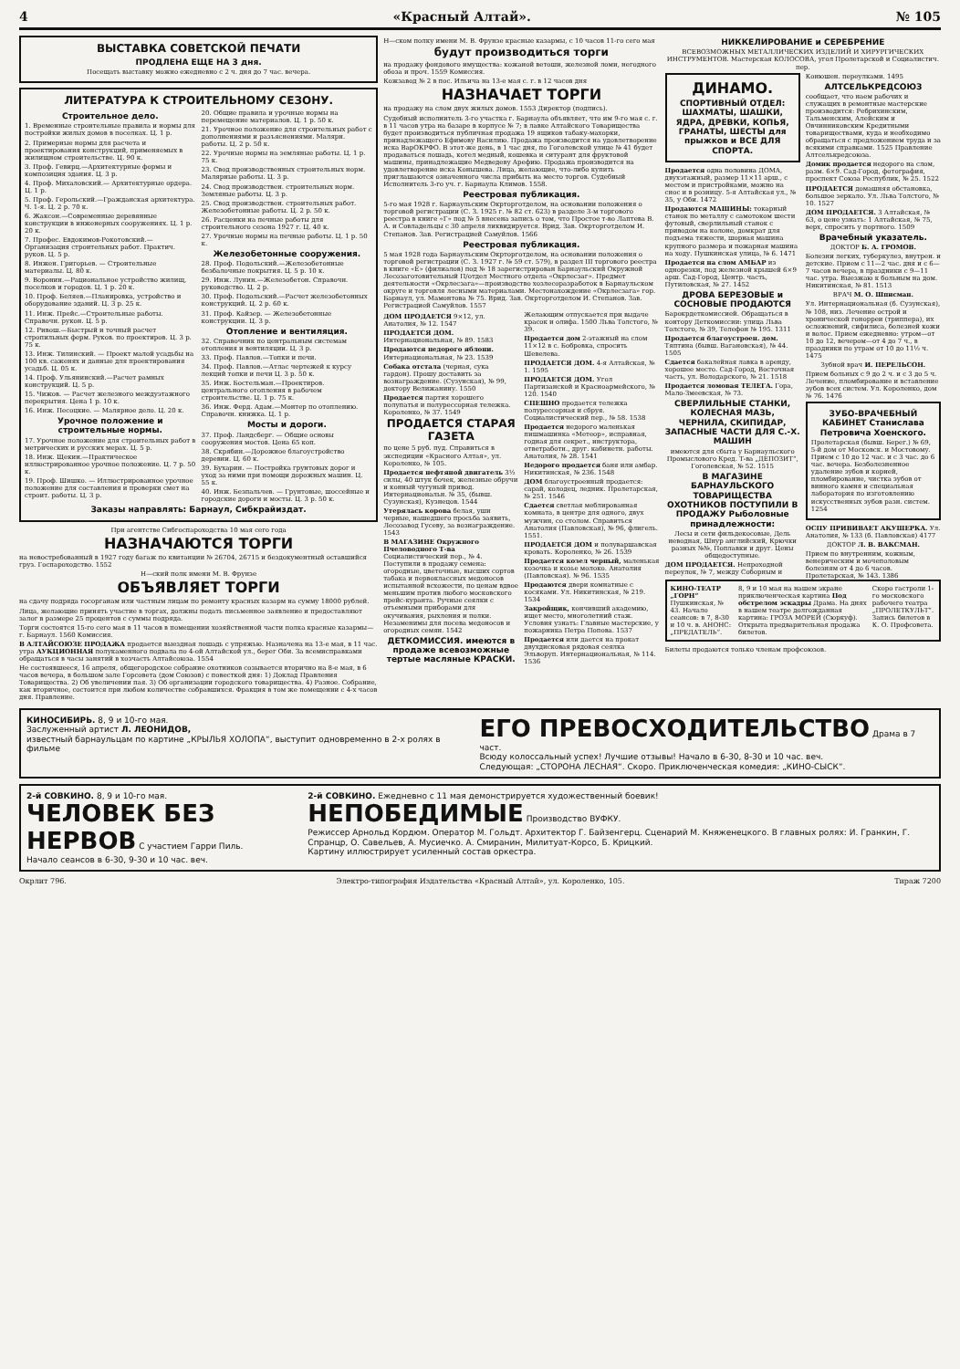4 «Красный Алтай». № 105
ВЫСТАВКА СОВЕТСКОЙ ПЕЧАТИ
ПРОДЛЕНА ЕЩЕ НА 3 дня.
Посещать выставку можно ежедневно с 2 ч. дня до 7 час. вечера.
ЛИТЕРАТУРА К СТРОИТЕЛЬНОМУ СЕЗОНУ.
Строительное дело.
1. Временные строительные правила и нормы для постройки жилых домов в поселках. Ц. 1 р.
2. Примерные нормы для расчета и проектирования конструкций, применяемых в жилищном строительстве. Ц. 90 к.
3. Проф. Гевирц.—Архитектурные формы и композиция здания. Ц. 3 р.
4. Проф. Михаловский.— Архитектурные ордера. Ц. 1 р.
5. Проф. Герольский.—Гражданская архитектура. Ч. 1-я. Ц. 2 р. 70 к.
6. Жаксон.—Современные деревянные конструкции в инженерных сооружениях. Ц. 1 р. 20 к.
7. Профес. Евдокимов-Рокотовский.—Организация строительных работ. Практич. руков. Ц. 5 р.
8. Инжен. Григорьев. — Строительные материалы. Ц. 80 к.
9. Воронин.—Рациональное устройство жилищ, поселков и городов. Ц. 1 р. 20 к.
10. Проф. Беляев.—Планировка, устройство и оборудование зданий. Ц. 3 р. 25 к.
11. Инж. Прейс.—Строительные работы. Справочн. рукон. Ц. 5 р.
12. Ривош.—Быстрый и точный расчет стропильных ферм. Руков. по проектиров. Ц. 3 р. 75 к.
13. Инж. Тилинский. — Проект малой усадьбы на 100 кв. саженях и данные для проектирования усадьб. Ц. 05 к.
14. Проф. Ульянинский.—Расчет рамных конструкций. Ц. 5 р.
15. Чижов. — Расчет железного междуэтажного перекрытия. Цена 1 р. 10 к.
16. Инж. Песоцкие. — Малярное дело. Ц. 20 к.
Урочное положение и строительные нормы.
17. Урочное положение для строительных работ в метрических и русских мерах. Ц. 5 р.
18. Инж. Щекин.—Практическое иллюстрированное урочное положение. Ц. 7 р. 50 к.
19. Проф. Шишко. — Иллюстрированное урочное положение для составления и проверки смет на строит. работы. Ц. 3 р.
20. Общие правила и урочные нормы на перемещение материалов. Ц. 1 р. 50 к.
21. Урочное положение для строительных работ с дополнениями и разъяснениями. Малярн. работы. Ц. 2 р. 50 к.
22. Урочные нормы на земляные работы. Ц. 1 р. 75 к.
23. Свод производственных строительных норм. Малярные работы. Ц. 3 р.
24. Свод производствен. строительных норм. Земляные работы. Ц. 3 р.
25. Свод производствен. строительных работ. Железобетонные работы. Ц. 2 р. 50 к.
26. Расценки на печные работы для строительного сезона 1927 г. Ц. 40 к.
27. Урочные нормы на печные работы. Ц. 1 р. 50 к.
Железобетонные сооружения.
28. Проф. Подольский.—Железобетонные безбалочные покрытия. Ц. 5 р. 10 к.
29. Инж. Лунин.—Железобетон. Справочн. руководство. Ц. 2 р.
30. Проф. Подольский.—Расчет железобетонных конструкций. Ц. 2 р. 60 к.
31. Проф. Кайзер. — Железобетонные конструкции. Ц. 3 р.
Отопление и вентиляция.
32. Справочник по центральным системам отопления и вентиляции. Ц. 3 р.
33. Проф. Павлов.—Топки и печи.
34. Проф. Павлов.—Атлас чертежей к курсу лекций топки и печи Ц. 3 р. 50 к.
35. Инж. Бостельман.—Проектиров. центрального отопления в рабочем строительстве. Ц. 1 р. 75 к.
36. Инж. Ферд. Адам.—Монтер по отоплению. Справочн. книжка. Ц. 1 р.
Мосты и дороги.
37. Проф. Ландсберг. — Общие основы сооружения мостов. Цена 65 коп.
38. Скрябин.—Дорожное благоустройство деревни. Ц. 60 к.
39. Бухарин. — Постройка грунтовых дорог и уход за ними при помощи дорожных машин. Ц. 55 к.
40. Инж. Безпальчев. — Грунтовые, шоссейные и городские дороги и мосты. Ц. 3 р. 50 к.
Заказы направлять: Барнаул, Сибкрайиздат.
При агентстве Сибгоспароходства 10 мая сего года
НАЗНАЧАЮТСЯ ТОРГИ
на невостребованный в 1927 году багаж по квитанции № 26704, 26715 и бездокументный оставшийся груз. Госпароходство. 1552
Н—ский полк имени М. В. Фрунзе
ОБЪЯВЛЯЕТ ТОРГИ
на сдачу подряда госорганам или частным лицам по ремонту красных казарм на сумму 18000 рублей.
Лица, желающие принять участие в торгах, должны подать письменное заявление и предоставляют залог в размере 25 процентов с суммы подряда.
Торги состоятся 15-го сего мая в 11 часов в помещении хозяйственной части полка красные казармы—г. Барнаул. 1560 Комиссия.
В АЛТАЙСОЮЗЕ ПРОДАЖА продается выездная лошадь с упряжью. Назначена на 13-е мая, в 11 час. утра АУКЦИОННАЯ полукаменного подвала по 4-ой Алтайской ул., берег Оби. За всемисправками обращаться в часы занятий в хозчасть Алтайсоюза. 1554
Не состоявшееся, 16 апреля, общегородское собрание охотников созывается вторично на 8-е мая, в 6 часов вечера, в большом зале Горсовета (дом Союзов) с повесткой дня: 1) Доклад Правления Товарищества. 2) Об увеличении пая. 3) Об организации городского товарищества. 4) Разное. Собрание, как вторичное, состоится при любом количестве собравшихся. Фракция в том же помещении с 4-х часов дня. Правление.
Н—ском полку имени М. В. Фрунзе красные казармы, с 10 часов 11-го сего мая
будут производиться торги
на продажу фондового имущества: кожаной ветоши, железной ломи, негодного обоза и проч. 1559 Комиссия.
Кожзавод № 2 в пос. Ильича на 13-е мая с. г. в 12 часов дня
НАЗНАЧАЕТ ТОРГИ
на продажу на слом двух жилых домов. 1553 Директор (подпись).
Судебный исполнитель 3-го участка г. Барнаула объявляет, что им 9-го мая с. г. в 11 часов утра на базаре в корпусе № 7; в лавке Алтайского Товарищества будет производиться публичная продажа 19 ящиков табаку-махорки, принадлежащего Ефимову Василию. Продажа производится на удовлетворение иска ВарОКРФО. В этот-же день, в 1 час дня, по Гоголевской улице № 41 будет продаваться лошадь, котел медный, кошевка и ситурант для фруктовой машины, принадлежащие Медведеву Арефию. Продажа производится на удовлетворение иска Конышева. Лица, желающие, что-либо купить приглашаются означенного числа прибыть на место торгов. Судебный Исполнитель 3-го уч. г. Барнаула Климов. 1558.
Реестровая публикация.
5-го мая 1928 г. Барнаульским Окрторготделом, на основании положения о торговой регистрации (С. З. 1925 г. № 82 ст. 623) в разделе 3-м торгового реестра в книге «Г» под № 5 внесена запись о том, что Простое т-во Лаптева В. А. и Совладельцы с 30 апреля ликвидируется. Врид. Зав. Окрторготделом И. Степанов. Зав. Регистрацией Самуйлов. 1566
Реестровая публикация.
5 мая 1928 года Барнаульским Окрторготделом, на основании положения о торговой регистрации (С. З. 1927 г. № 59 ст. 579), в раздел III торгового реестра в книге «Е» (филиалов) под № 18 зарегистрирован Барнаульский Окружной Лесозаготовительный П/отдел Местного отдела «Окрлесзаг». Предмет деятельности «Окрлесзага»—производство хозлесоразработок в Барнаульском округе и торговля лесными материалами. Местонахождение «Окрлесзага» гор. Барнаул, ул. Мамонтова № 75. Врид. Зав. Окрторготделом И. Степанов. Зав. Регистрацией Самуйлов. 1557
ДОМ ПРОДАЕТСЯ 9×12, ул. Анатолия, № 12. 1547
ПРОДАЕТСЯ ДОМ. Интернациональная, № 89. 1583
Продаются недорого яблони. Интернациональная, № 23. 1539
Собака отстала (черная, сука гардон). Прошу доставить за вознаграждение. (Сузунская), № 99, доктору Велижанину. 1550
Продается партия хорошего полупатья и полурессорная тележка. Короленко, № 37. 1549
ПРОДАЕТСЯ СТАРАЯ ГАЗЕТА
по цене 5 руб. пуд. Справиться в экспедиции «Красного Алтая», ул. Короленко, № 105.
Продается нефтяной двигатель 3½ силы, 40 штук бочек, железные обручи и конный чугуный привод. Интернациональн. № 35, (бывш. Сузунская), Кузнецов. 1544
Утерялась корова белая, уши черные, нашедшего просьба заявить, Лесозавод Гусеву, за вознаграждение. 1543
В МАГАЗИНЕ Окружного Пчеловодного Т-ва Социалистический пер., № 4. Поступили в продажу семена: огородные, цветочные, высших сортов табака и первоклассных медоносов испытанной всхожести, по ценам вдвое меньшим против любого московского прейс-куранта. Ручные сеялки с отъемными приборами для окучивания, рыхления и полки. Незаменимы для посева медоносов и огородных семян. 1542
ДЕТКОМИССИЯ. имеются в продаже всевозможные тертые масляные КРАСКИ.
Желающим отпускается при выдаче красок и олифа. 1500 Льва Толстого, № 39.
Продается дом 2-этажный на слом 11×12 в с. Бобровка, спросить Шевелева.
ПРОДАЕТСЯ ДОМ. 4-я Алтайская, № 1. 1595
ПРОДАЕТСЯ ДОМ. Угол Партизанской и Красноармейского, № 120. 1540
СПЕШНО продается тележка полурессорная и сбруя. Социалистический пер., № 58. 1538
Продается недорого маленькая пишмашинка «Метеор», исправная, годная для секрет., инструктора, ответработн., друг. кабинетн. работы. Анатолия, № 28. 1541
Недорого продается баня или амбар. Никитинская, № 236. 1548
ДОМ благоустроенный продается: сарай, колодец, ледник. Пролетарская, № 251. 1546
Сдается светлая меблированная комната, в центре для одного, двух мужчин, со столом. Справиться Анатолия (Павловская), № 96, флигель. 1551.
ПРОДАЕТСЯ ДОМ и полуваршавская кровать. Короленко, № 26. 1539
Продается козел черный, маленькая козочка и козье молоко. Анатолия (Павловская). № 96. 1535
Продаются двери комнатные с косяками. Ул. Никитинская, № 219. 1534
Закройщик, кончивший академию, ищет место, многолетний стаж. Условия узнать: Главные мастерские, у пожарника Петра Попова. 1537
Продается или дается на прокат двухдисковая рядовая сеялка Эльворуп. Интернациональная, № 114. 1536
НИККЕЛИРОВАНИЕ и СЕРЕБРЕНИЕ
ВСЕВОЗМОЖНЫХ МЕТАЛЛИЧЕСКИХ ИЗДЕЛИЙ И ХИРУРГИЧЕСКИХ ИНСТРУМЕНТОВ. Мастерская КОЛОСОВА, угол Пролетарской и Социалистич. пер.
ДИНАМО.
СПОРТИВНЫЙ ОТДЕЛ: ШАХМАТЫ, ШАШКИ, ЯДРА, ДРЕВКИ, КОПЬЯ, ГРАНАТЫ, ШЕСТЫ для прыжков и ВСЕ ДЛЯ СПОРТА.
Продается одна половина ДОМА, двухэтажный, размер 11×11 арш., с местом и пристройками, можно на снос и в розницу. 5-я Алтайская ул., № 35, у Оби. 1472
Продаются МАШИНЫ: токарный станок по металлу с самотоком шести футовый, сверлильный станок с приводом на колоне, домкрат для подъема тяжести, шорная машина крупного размера и пожарная машина на ходу. Пушкинская улица, № 6. 1471
Продается на слом АМБАР из однорезки, под железной крышей 6×9 арш. Сад-Город, Центр. часть, Путиловская, № 27. 1452
ДРОВА БЕРЕЗОВЫЕ и СОСНОВЫЕ ПРОДАЮТСЯ
Барокрдеткомиссией. Обращаться в контору Деткомиссии: улица Льва Толстого, № 39, Телефон № 195. 1311
Продается благоустроен. дом. Тяптина (бывш. Вагановская), № 44. 1505
Сдается бакалейная лавка в аренду, хорошее место. Сад-Город, Восточная часть, ул. Володарского, № 21. 1518
Продается ломовая ТЕЛЕГА. Гора, Мало-Змеевская, № 73.
СВЕРЛИЛЬНЫЕ СТАНКИ, КОЛЕСНАЯ МАЗЬ, ЧЕРНИЛА, СКИПИДАР, ЗАПАСНЫЕ ЧАСТИ ДЛЯ С.-Х. МАШИН
имеются для сбыта у Барнаульского Промыслового Кред. Т-ва „ДЕПОЗИТ“, Гоголевская, № 52. 1515
В МАГАЗИНЕ БАРНАУЛЬСКОГО ТОВАРИЩЕСТВА ОХОТНИКОВ ПОСТУПИЛИ В ПРОДАЖУ Рыболовные принадлежности:
Лесы и сети фильдекосовые, Дель неводная, Шнур английский, Крючки разных №№, Поплавки и друг. Цены общедоступные.
ДОМ ПРОДАЕТСЯ. Непроходной переулок, № 7, между Соборным и Конюшен. переулками. 1495
АЛТСЕЛЬКРЕДСОЮЗ
сообщает, что наем рабочих и служащих в ремонтные мастерские производится: Ребрихинским, Тальменским, Алейским и Овчинниковским Кредитными товариществами, куда и необходимо обращаться с предложением труда и за всякими справками. 1525 Правление Алтселькредсоюза.
Домик продается недорого на слом, разм. 6×9. Сад-Город, фотография, проспект Союза Республик, № 25. 1522
ПРОДАЕТСЯ домашняя обстановка, большое зеркало. Ул. Льва Толстого, № 10. 1527
ДОМ ПРОДАЕТСЯ. 3 Алтайская, № 63, о цене узнать: 1 Алтайская, № 75, верх, спросить у портного. 1509
Врачебный указатель.
ДОКТОР Б. А. ГРОМОВ.
Болезни легких, туберкулез, внутрен. и детские. Прием с 11—2 час. дня и с 6—7 часов вечера, в праздники с 9—11 час. утра. Выезжаю к больным на дом. Никитинская, № 81. 1513
ВРАЧ М. О. Шписман.
Ул. Интернациональная (б. Сузунская), № 108, низ. Лечение острой и хронической гонорреи (триппера), их осложнений, сифилиса, болезней кожи и волос. Прием ежедневно: утром—от 10 до 12, вечером—от 4 до 7 ч., в праздники по утрам от 10 до 11½ ч. 1475
Зубной врач И. ПЕРЕЛЬСОН.
Прием больных с 9 до 2 ч. и с 3 до 5 ч. Лечение, пломбирование и вставление зубов всех систем. Ул. Короленко, дом № 76. 1476
ЗУБО-ВРАЧЕБНЫЙ КАБИНЕТ Станислава Петровича Хоенского.
Пролетарская (бывш. Берег.) № 69, 5-й дом от Московск. и Мостовому. Прием с 10 до 12 час. и с 3 час. до 6 час. вечера. Безболезненное удаление зубов и корней, пломбирование, чистка зубов от винного камня и специальная лаборатория по изготовлению искусственных зубов разн. систем. 1254
ОСПУ ПРИВИВАЕТ АКУШЕРКА. Ул. Анатолия, № 133 (б. Павловская) 4177
ДОКТОР Л. В. ВАКСМАН.
Прием по внутренним, кожным, венерическим и мочеполовым болезням от 4 до 6 часов. Пролетарская, № 143. 1386
КИНО-ТЕАТР „ГОРН“ Пушкинская, № 43. Начало сеансов: в 7, 8-30 и 10 ч. в. АНОНС: „ПРЕДАТЕЛЬ“.
8, 9 и 10 мая на нашем экране приключенческая картина Под обстрелом эскадры Драма. На днях в нашем театре долгожданная картина: ГРОЗА МОРЕЙ (Сюркуф). Открыта предварительная продажа билетов.
Скоро гастроли 1-го московского рабочего театра „ПРОЛЕТКУЛЬТ“. Запись билетов в К. О. Профсовета.
Билеты продаются только членам профсоюзов.
КИНОСИБИРЬ. 8, 9 и 10-го мая.
Заслуженный артист Л. ЛЕОНИДОВ,
известный барнаульцам по картине „КРЫЛЬЯ ХОЛОПА“, выступит одновременно в 2-х ролях в фильме
ЕГО ПРЕВОСХОДИТЕЛЬСТВО Драма в 7 част.
Всюду колоссальный успех! Лучшие отзывы! Начало в 6-30, 8-30 и 10 час. веч.
Следующая: „СТОРОНА ЛЕСНАЯ“. Скоро. Приключенческая комедия: „КИНО-СЫСК“.
2-й СОВКИНО. 8, 9 и 10-го мая.
ЧЕЛОВЕК БЕЗ НЕРВОВ С участием Гарри Пиль.
Начало сеансов в 6-30, 9-30 и 10 час. веч.
2-й СОВКИНО. Ежедневно с 11 мая демонстрируется художественный боевик!
НЕПОБЕДИМЫЕ Производство ВУФКУ.
Режиссер Арнольд Кордюм. Оператор М. Гольдт. Архитектор Г. Байзенгерц. Сценарий М. Княженецкого. В главных ролях: И. Гранкин, Г. Спранцр, О. Савельев, А. Мусиечко. А. Смиранин, Милитуат-Корсо, Б. Крицкий.
Картину иллюстрирует усиленный состав оркестра.
Окрлит 796. Электро-типография Издательства «Красный Алтай», ул. Короленко, 105. Тираж 7200